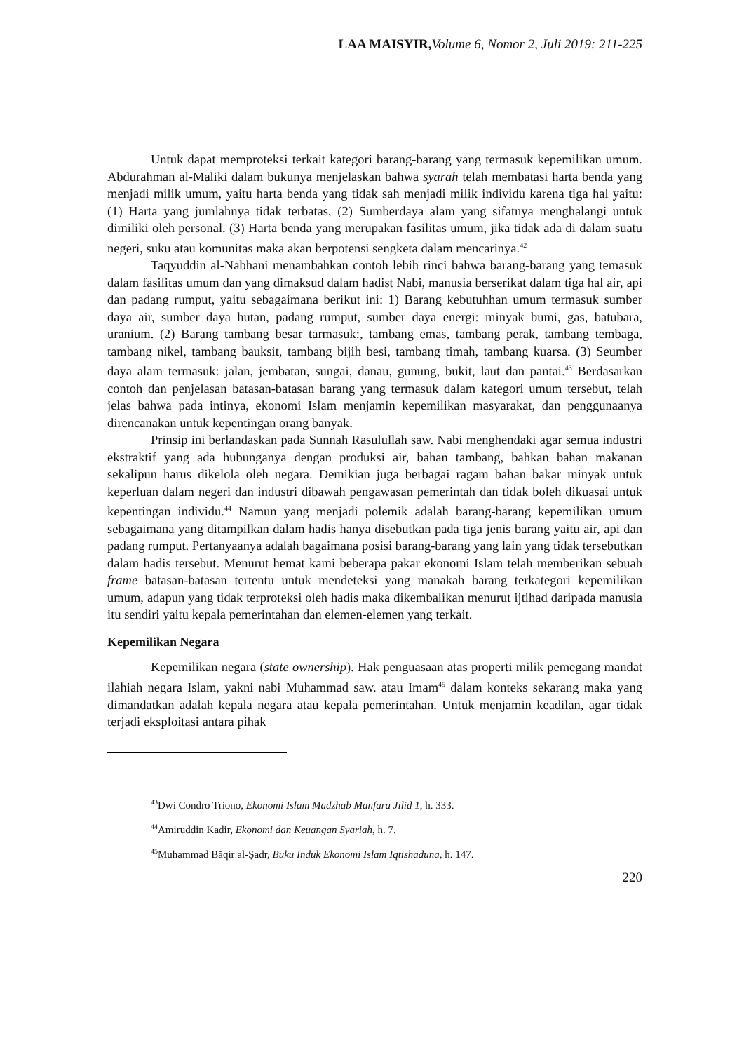LAA MAISYIR, Volume 6, Nomor 2, Juli 2019: 211-225
Untuk dapat memproteksi terkait kategori barang-barang yang termasuk kepemilikan umum. Abdurahman al-Maliki dalam bukunya menjelaskan bahwa syarah telah membatasi harta benda yang menjadi milik umum, yaitu harta benda yang tidak sah menjadi milik individu karena tiga hal yaitu: (1) Harta yang jumlahnya tidak terbatas, (2) Sumberdaya alam yang sifatnya menghalangi untuk dimiliki oleh personal. (3) Harta benda yang merupakan fasilitas umum, jika tidak ada di dalam suatu negeri, suku atau komunitas maka akan berpotensi sengketa dalam mencarinya.<sup>42</sup>
Taqyuddin al-Nabhani menambahkan contoh lebih rinci bahwa barang-barang yang temasuk dalam fasilitas umum dan yang dimaksud dalam hadist Nabi, manusia berserikat dalam tiga hal air, api dan padang rumput, yaitu sebagaimana berikut ini: 1) Barang kebutuhhan umum termasuk sumber daya air, sumber daya hutan, padang rumput, sumber daya energi: minyak bumi, gas, batubara, uranium. (2) Barang tambang besar tarmasuk:, tambang emas, tambang perak, tambang tembaga, tambang nikel, tambang bauksit, tambang bijih besi, tambang timah, tambang kuarsa. (3) Seumber daya alam termasuk: jalan, jembatan, sungai, danau, gunung, bukit, laut dan pantai.<sup>43</sup> Berdasarkan contoh dan penjelasan batasan-batasan barang yang termasuk dalam kategori umum tersebut, telah jelas bahwa pada intinya, ekonomi Islam menjamin kepemilikan masyarakat, dan penggunaanya direncanakan untuk kepentingan orang banyak.
Prinsip ini berlandaskan pada Sunnah Rasulullah saw. Nabi menghendaki agar semua industri ekstraktif yang ada hubunganya dengan produksi air, bahan tambang, bahkan bahan makanan sekalipun harus dikelola oleh negara. Demikian juga berbagai ragam bahan bakar minyak untuk keperluan dalam negeri dan industri dibawah pengawasan pemerintah dan tidak boleh dikuasai untuk kepentingan individu.<sup>44</sup> Namun yang menjadi polemik adalah barang-barang kepemilikan umum sebagaimana yang ditampilkan dalam hadis hanya disebutkan pada tiga jenis barang yaitu air, api dan padang rumput. Pertanyaanya adalah bagaimana posisi barang-barang yang lain yang tidak tersebutkan dalam hadis tersebut. Menurut hemat kami beberapa pakar ekonomi Islam telah memberikan sebuah frame batasan-batasan tertentu untuk mendeteksi yang manakah barang terkategori kepemilikan umum, adapun yang tidak terproteksi oleh hadis maka dikembalikan menurut ijtihad daripada manusia itu sendiri yaitu kepala pemerintahan dan elemen-elemen yang terkait.
Kepemilikan Negara
Kepemilikan negara (state ownership). Hak penguasaan atas properti milik pemegang mandat ilahiah negara Islam, yakni nabi Muhammad saw. atau Imam<sup>45</sup> dalam konteks sekarang maka yang dimandatkan adalah kepala negara atau kepala pemerintahan. Untuk menjamin keadilan, agar tidak terjadi eksploitasi antara pihak
<sup>43</sup> Dwi Condro Triono, Ekonomi Islam Madzhab Manfara Jilid 1, h. 333.
<sup>44</sup> Amiruddin Kadir, Ekonomi dan Keuangan Syariah, h. 7.
<sup>45</sup> Muhammad Bāqir al-Ṣadr, Buku Induk Ekonomi Islam Iqtishaduna, h. 147.
220